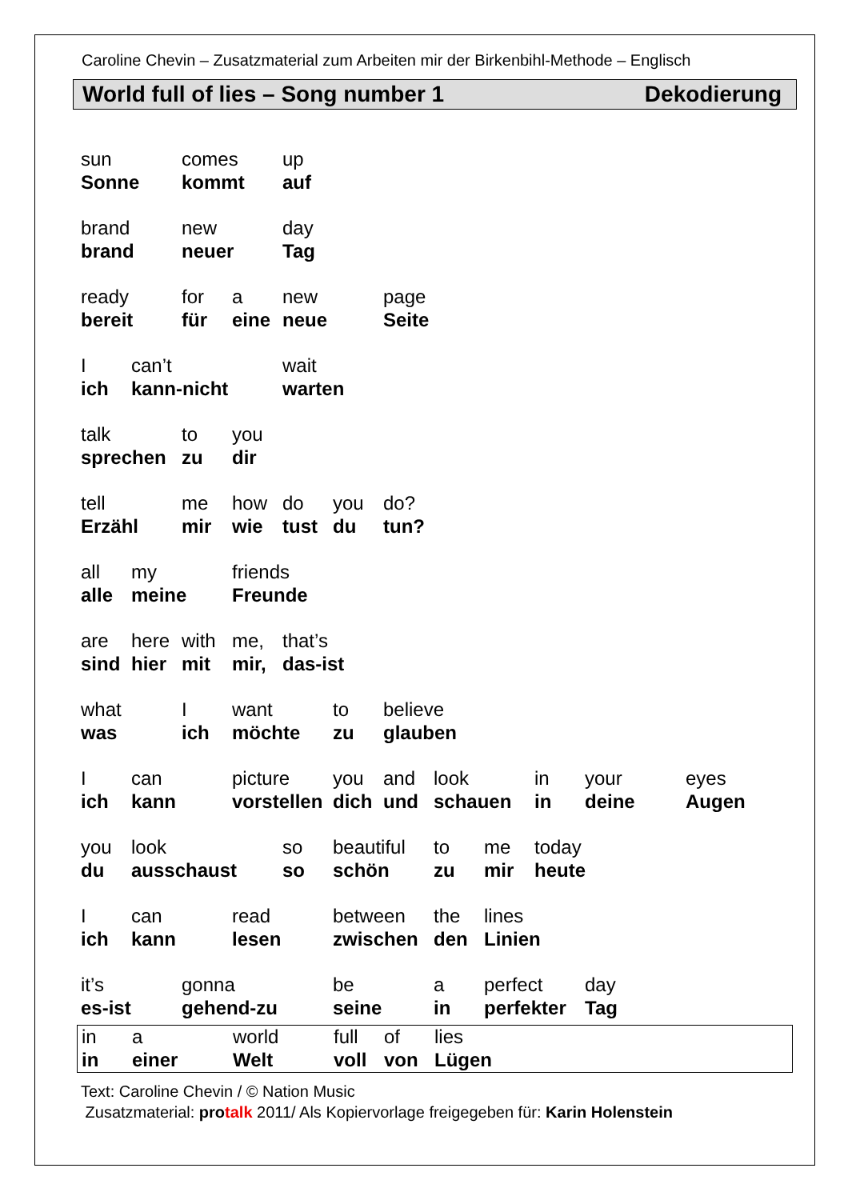Caroline Chevin – Zusatzmaterial zum Arbeiten mir der Birkenbihl-Methode – Englisch
World full of lies – Song number 1 Dekodierung
| sun | | comes | | up | | | | | | | |
| Sonne | | kommt | | auf | | | | | | | |
| brand | | new | | day | | | | | | | |
| brand | | neuer | | Tag | | | | | | | |
| ready | | for | a | new | | page | | | | | |
| bereit | | für | eine | neue | | Seite | | | | | |
| I | can’t | | | wait | | | | | | | |
| ich | kann-nicht | | | warten | | | | | | | |
| talk | | to | you | | | | | | | | |
| sprechen | | zu | dir | | | | | | | | |
| tell | | me | how | do | you | do? | | | | | |
| Erzähl | | mir | wie | tust | du | tun? | | | | | |
| all | my | | friends | | | | | | | | |
| alle | meine | | Freunde | | | | | | | | |
| are | here | with | me, | that’s | | | | | | | |
| sind | hier | mit | mir, | das-ist | | | | | | | |
| what | | I | want | | to | believe | | | | | |
| was | | ich | möchte | | zu | glauben | | | | | |
| I | can | | picture | | you | and | look | | in | your | eyes |
| ich | kann | | vorstellen | | dich | und | schauen | | in | deine | Augen |
| you | look | | | so | beautiful | | to | me | today | | |
| du | ausschaust | | | so | schön | | zu | mir | heute | | |
| I | can | | read | | between | | the | lines | | | |
| ich | kann | | lesen | | zwischen | | den | Linien | | | |
| it’s | | gonna | | | be | | a | perfect | | day | |
| es-ist | | gehend-zu | | | seine | | in | perfekter | | Tag | |
| in | a | world | full | of | lies |
| in | einer | Welt | voll | von | Lügen |
Text: Caroline Chevin / © Nation Music
Zusatzmaterial: protalk 2011/ Als Kopiervorlage freigegeben für: Karin Holenstein